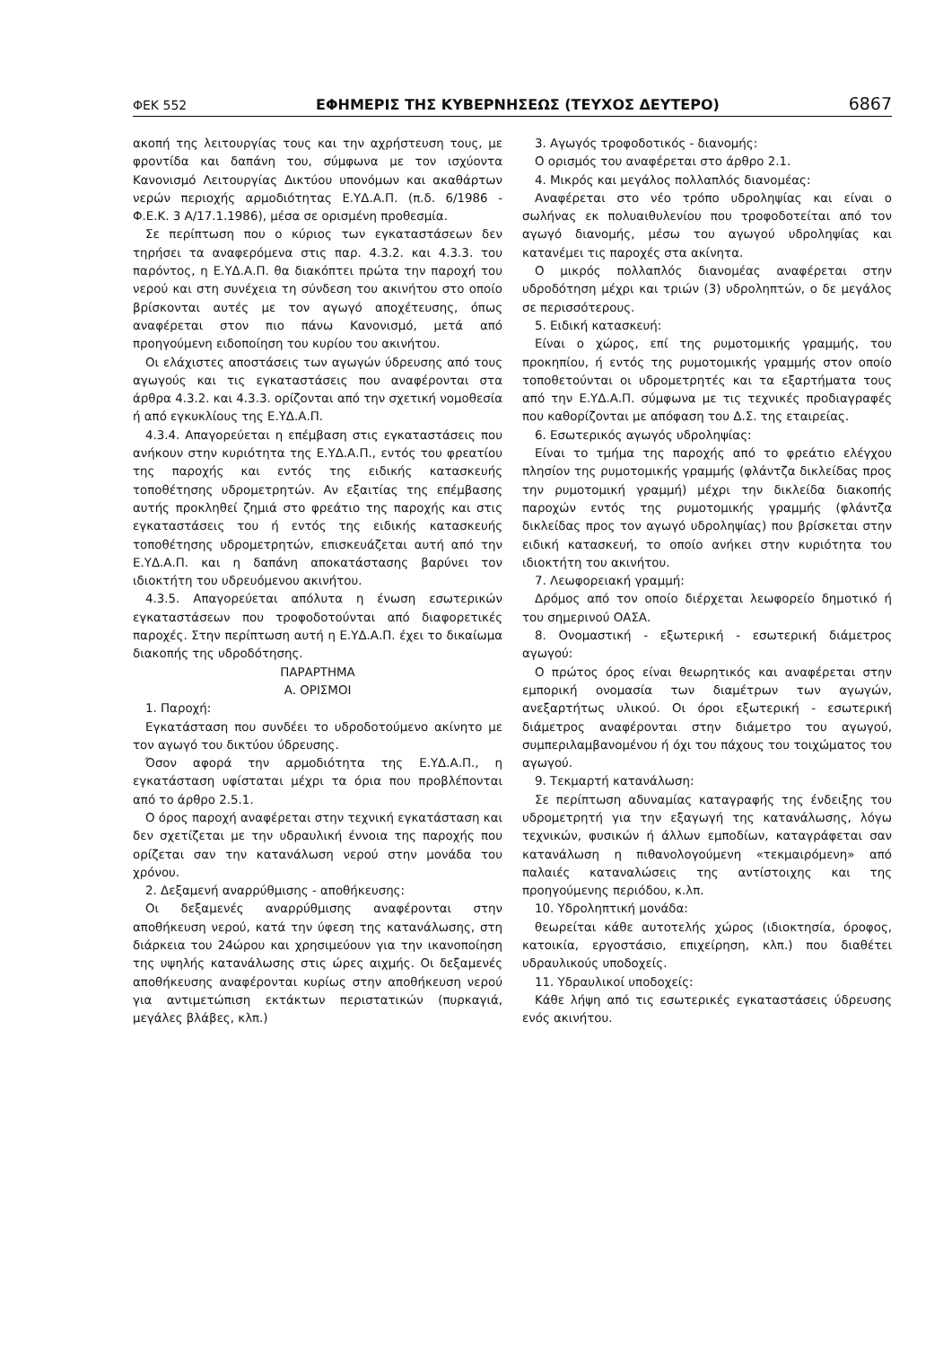ΦΕΚ 552 ΕΦΗΜΕΡΙΣ ΤΗΣ ΚΥΒΕΡΝΗΣΕΩΣ (ΤΕΥΧΟΣ ΔΕΥΤΕΡΟ) 6867
ακοπή της λειτουργίας τους και την αχρήστευση τους, με φροντίδα και δαπάνη του, σύμφωνα με τον ισχύοντα Κανονισμό Λειτουργίας Δικτύου υπονόμων και ακαθάρτων νερών περιοχής αρμοδιότητας Ε.ΥΔ.Α.Π. (π.δ. 6/1986 - Φ.Ε.Κ. 3 Α/17.1.1986), μέσα σε ορισμένη προθεσμία.
Σε περίπτωση που ο κύριος των εγκαταστάσεων δεν τηρήσει τα αναφερόμενα στις παρ. 4.3.2. και 4.3.3. του παρόντος, η Ε.ΥΔ.Α.Π. θα διακόπτει πρώτα την παροχή του νερού και στη συνέχεια τη σύνδεση του ακινήτου στο οποίο βρίσκονται αυτές με τον αγωγό αποχέτευσης, όπως αναφέρεται στον πιο πάνω Κανονισμό, μετά από προηγούμενη ειδοποίηση του κυρίου του ακινήτου.
Οι ελάχιστες αποστάσεις των αγωγών ύδρευσης από τους αγωγούς και τις εγκαταστάσεις που αναφέρονται στα άρθρα 4.3.2. και 4.3.3. ορίζονται από την σχετική νομοθεσία ή από εγκυκλίους της Ε.ΥΔ.Α.Π.
4.3.4. Απαγορεύεται η επέμβαση στις εγκαταστάσεις που ανήκουν στην κυριότητα της Ε.ΥΔ.Α.Π., εντός του φρεατίου της παροχής και εντός της ειδικής κατασκευής τοποθέτησης υδρομετρητών. Αν εξαιτίας της επέμβασης αυτής προκληθεί ζημιά στο φρεάτιο της παροχής και στις εγκαταστάσεις του ή εντός της ειδικής κατασκευής τοποθέτησης υδρομετρητών, επισκευάζεται αυτή από την Ε.ΥΔ.Α.Π. και η δαπάνη αποκατάστασης βαρύνει τον ιδιοκτήτη του υδρευόμενου ακινήτου.
4.3.5. Απαγορεύεται απόλυτα η ένωση εσωτερικών εγκαταστάσεων που τροφοδοτούνται από διαφορετικές παροχές. Στην περίπτωση αυτή η Ε.ΥΔ.Α.Π. έχει το δικαίωμα διακοπής της υδροδότησης.
ΠΑΡΑΡΤΗΜΑ
Α. ΟΡΙΣΜΟΙ
1. Παροχή:
Εγκατάσταση που συνδέει το υδροδοτούμενο ακίνητο με τον αγωγό του δικτύου ύδρευσης.
Όσον αφορά την αρμοδιότητα της Ε.ΥΔ.Α.Π., η εγκατάσταση υφίσταται μέχρι τα όρια που προβλέπονται από το άρθρο 2.5.1.
Ο όρος παροχή αναφέρεται στην τεχνική εγκατάσταση και δεν σχετίζεται με την υδραυλική έννοια της παροχής που ορίζεται σαν την κατανάλωση νερού στην μονάδα του χρόνου.
2. Δεξαμενή αναρρύθμισης - αποθήκευσης:
Οι δεξαμενές αναρρύθμισης αναφέρονται στην αποθήκευση νερού, κατά την ύφεση της κατανάλωσης, στη διάρκεια του 24ώρου και χρησιμεύουν για την ικανοποίηση της υψηλής κατανάλωσης στις ώρες αιχμής. Οι δεξαμενές αποθήκευσης αναφέρονται κυρίως στην αποθήκευση νερού για αντιμετώπιση εκτάκτων περιστατικών (πυρκαγιά, μεγάλες βλάβες, κλπ.)
3. Αγωγός τροφοδοτικός - διανομής:
Ο ορισμός του αναφέρεται στο άρθρο 2.1.
4. Μικρός και μεγάλος πολλαπλός διανομέας:
Αναφέρεται στο νέο τρόπο υδροληψίας και είναι ο σωλήνας εκ πολυαιθυλενίου που τροφοδοτείται από τον αγωγό διανομής, μέσω του αγωγού υδροληψίας και κατανέμει τις παροχές στα ακίνητα.
Ο μικρός πολλαπλός διανομέας αναφέρεται στην υδροδότηση μέχρι και τριών (3) υδροληπτών, ο δε μεγάλος σε περισσότερους.
5. Ειδική κατασκευή:
Είναι ο χώρος, επί της ρυμοτομικής γραμμής, του προκηπίου, ή εντός της ρυμοτομικής γραμμής στον οποίο τοποθετούνται οι υδρομετρητές και τα εξαρτήματα τους από την Ε.ΥΔ.Α.Π. σύμφωνα με τις τεχνικές προδιαγραφές που καθορίζονται με απόφαση του Δ.Σ. της εταιρείας.
6. Εσωτερικός αγωγός υδροληψίας:
Είναι το τμήμα της παροχής από το φρεάτιο ελέγχου πλησίον της ρυμοτομικής γραμμής (φλάντζα δικλείδας προς την ρυμοτομική γραμμή) μέχρι την δικλείδα διακοπής παροχών εντός της ρυμοτομικής γραμμής (φλάντζα δικλείδας προς τον αγωγό υδροληψίας) που βρίσκεται στην ειδική κατασκευή, το οποίο ανήκει στην κυριότητα του ιδιοκτήτη του ακινήτου.
7. Λεωφορειακή γραμμή:
Δρόμος από τον οποίο διέρχεται λεωφορείο δημοτικό ή του σημερινού ΟΑΣΑ.
8. Ονομαστική - εξωτερική - εσωτερική διάμετρος αγωγού:
Ο πρώτος όρος είναι θεωρητικός και αναφέρεται στην εμπορική ονομασία των διαμέτρων των αγωγών, ανεξαρτήτως υλικού. Οι όροι εξωτερική - εσωτερική διάμετρος αναφέρονται στην διάμετρο του αγωγού, συμπεριλαμβανομένου ή όχι του πάχους του τοιχώματος του αγωγού.
9. Τεκμαρτή κατανάλωση:
Σε περίπτωση αδυναμίας καταγραφής της ένδειξης του υδρομετρητή για την εξαγωγή της κατανάλωσης, λόγω τεχνικών, φυσικών ή άλλων εμποδίων, καταγράφεται σαν κατανάλωση η πιθανολογούμενη «τεκμαιρόμενη» από παλαιές καταναλώσεις της αντίστοιχης και της προηγούμενης περιόδου, κ.λπ.
10. Υδροληπτική μονάδα:
θεωρείται κάθε αυτοτελής χώρος (ιδιοκτησία, όροφος, κατοικία, εργοστάσιο, επιχείρηση, κλπ.) που διαθέτει υδραυλικούς υποδοχείς.
11. Υδραυλικοί υποδοχείς:
Κάθε λήψη από τις εσωτερικές εγκαταστάσεις ύδρευσης ενός ακινήτου.